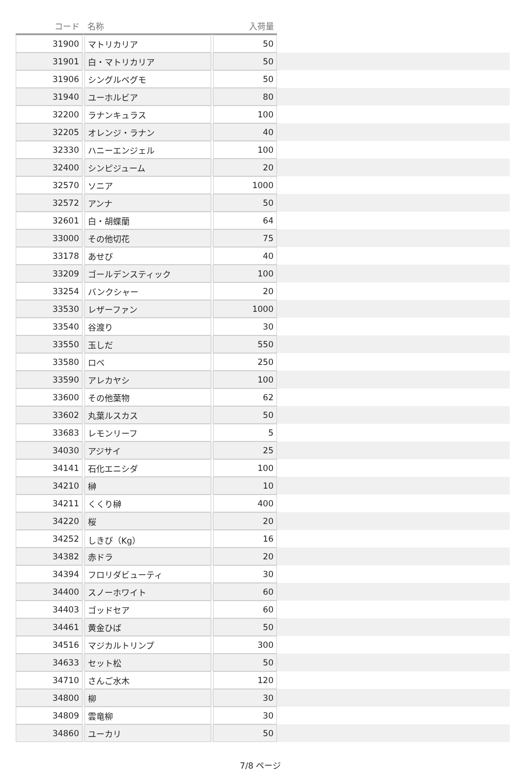| コード | | 名称 | | 入荷量 | |
| --- | --- | --- | --- | --- | --- |
| 31900 | | マトリカリア | | 50 | |
| 31901 | | 白・マトリカリア | | 50 | |
| 31906 | | シングルベグモ | | 50 | |
| 31940 | | ユーホルビア | | 80 | |
| 32200 | | ラナンキュラス | | 100 | |
| 32205 | | オレンジ・ラナン | | 40 | |
| 32330 | | ハニーエンジェル | | 100 | |
| 32400 | | シンピジューム | | 20 | |
| 32570 | | ソニア | | 1000 | |
| 32572 | | アンナ | | 50 | |
| 32601 | | 白・胡蝶蘭 | | 64 | |
| 33000 | | その他切花 | | 75 | |
| 33178 | | あせび | | 40 | |
| 33209 | | ゴールデンスティック | | 100 | |
| 33254 | | バンクシャー | | 20 | |
| 33530 | | レザーファン | | 1000 | |
| 33540 | | 谷渡り | | 30 | |
| 33550 | | 玉しだ | | 550 | |
| 33580 | | ロベ | | 250 | |
| 33590 | | アレカヤシ | | 100 | |
| 33600 | | その他葉物 | | 62 | |
| 33602 | | 丸葉ルスカス | | 50 | |
| 33683 | | レモンリーフ | | 5 | |
| 34030 | | アジサイ | | 25 | |
| 34141 | | 石化エニシダ | | 100 | |
| 34210 | | 榊 | | 10 | |
| 34211 | | くくり榊 | | 400 | |
| 34220 | | 桜 | | 20 | |
| 34252 | | しきび（Kg） | | 16 | |
| 34382 | | 赤ドラ | | 20 | |
| 34394 | | フロリダビューティ | | 30 | |
| 34400 | | スノーホワイト | | 60 | |
| 34403 | | ゴッドセア | | 60 | |
| 34461 | | 黄金ひば | | 50 | |
| 34516 | | マジカルトリンプ | | 300 | |
| 34633 | | セット松 | | 50 | |
| 34710 | | さんご水木 | | 120 | |
| 34800 | | 柳 | | 30 | |
| 34809 | | 雲竜柳 | | 30 | |
| 34860 | | ユーカリ | | 50 | |
7/8 ページ